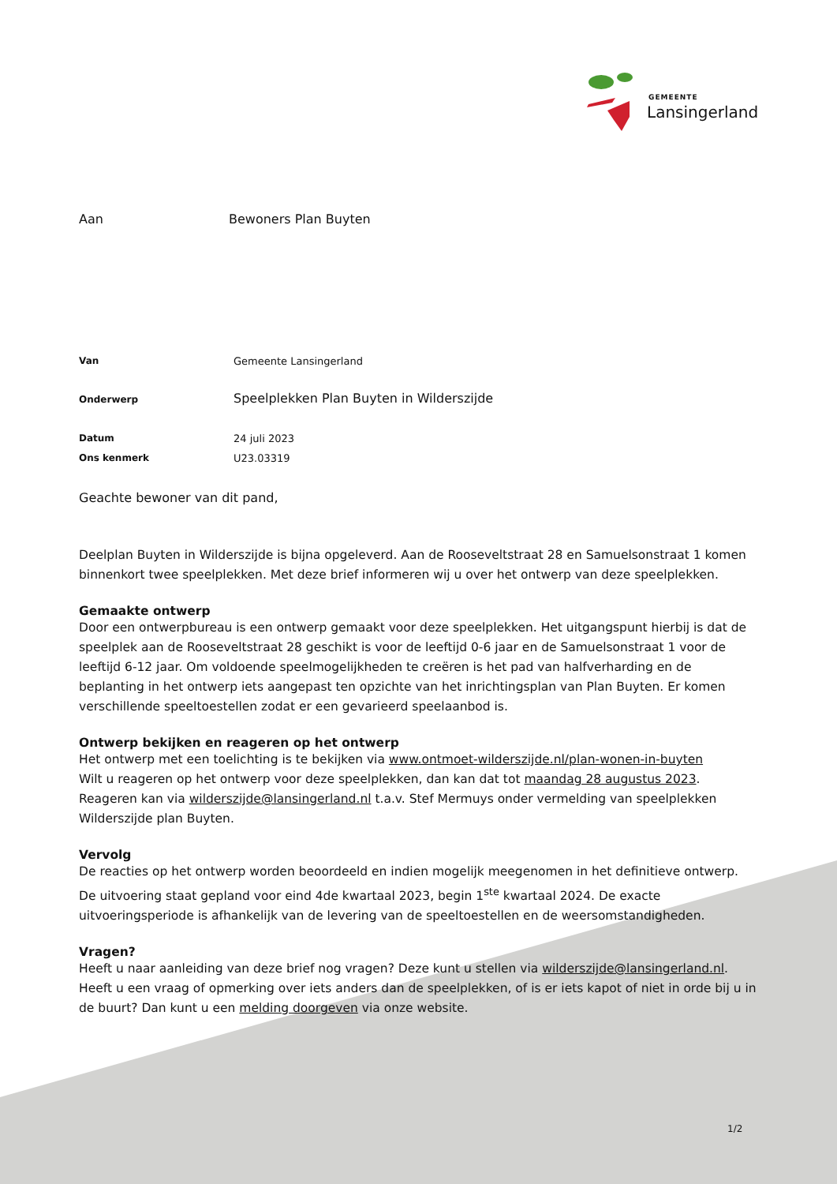GEMEENTE
Lansingerland
Aan Bewoners Plan Buyten
| Van | Gemeente Lansingerland |
| Onderwerp | Speelplekken Plan Buyten in Wilderszijde |
| Datum | 24 juli 2023 |
| Ons kenmerk | U23.03319 |
Geachte bewoner van dit pand,
Deelplan Buyten in Wilderszijde is bijna opgeleverd. Aan de Rooseveltstraat 28 en Samuelsonstraat 1 komen binnenkort twee speelplekken. Met deze brief informeren wij u over het ontwerp van deze speelplekken.
Gemaakte ontwerp
Door een ontwerpbureau is een ontwerp gemaakt voor deze speelplekken. Het uitgangspunt hierbij is dat de speelplek aan de Rooseveltstraat 28 geschikt is voor de leeftijd 0-6 jaar en de Samuelsonstraat 1 voor de leeftijd 6-12 jaar. Om voldoende speelmogelijkheden te creëren is het pad van halfverharding en de beplanting in het ontwerp iets aangepast ten opzichte van het inrichtingsplan van Plan Buyten. Er komen verschillende speeltoestellen zodat er een gevarieerd speelaanbod is.
Ontwerp bekijken en reageren op het ontwerp
Het ontwerp met een toelichting is te bekijken via www.ontmoet-wilderszijde.nl/plan-wonen-in-buyten
Wilt u reageren op het ontwerp voor deze speelplekken, dan kan dat tot maandag 28 augustus 2023.
Reageren kan via wilderszijde@lansingerland.nl t.a.v. Stef Mermuys onder vermelding van speelplekken Wilderszijde plan Buyten.
Vervolg
De reacties op het ontwerp worden beoordeeld en indien mogelijk meegenomen in het definitieve ontwerp.
De uitvoering staat gepland voor eind 4de kwartaal 2023, begin 1<sup>ste</sup> kwartaal 2024. De exacte uitvoeringsperiode is afhankelijk van de levering van de speeltoestellen en de weersomstandigheden.
Vragen?
Heeft u naar aanleiding van deze brief nog vragen? Deze kunt u stellen via wilderszijde@lansingerland.nl.
Heeft u een vraag of opmerking over iets anders dan de speelplekken, of is er iets kapot of niet in orde bij u in de buurt? Dan kunt u een melding doorgeven via onze website.
1/2